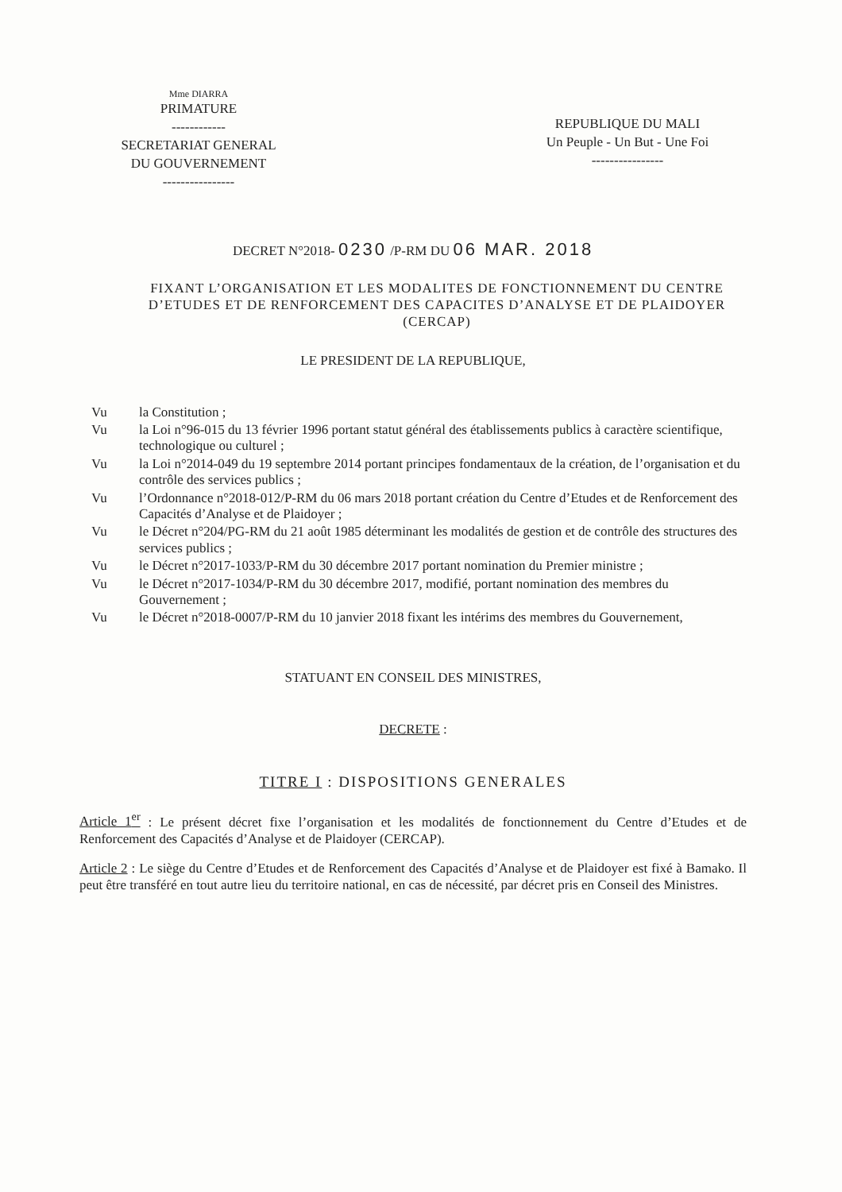Mme DIARRA
PRIMATURE
------------
SECRETARIAT GENERAL
DU GOUVERNEMENT
----------------
REPUBLIQUE DU MALI
Un Peuple - Un But - Une Foi
----------------
DECRET N°2018- 0230 /P-RM DU 06 MAR. 2018
FIXANT L’ORGANISATION ET LES MODALITES DE FONCTIONNEMENT DU CENTRE D’ETUDES ET DE RENFORCEMENT DES CAPACITES D’ANALYSE ET DE PLAIDOYER (CERCAP)
LE PRESIDENT DE LA REPUBLIQUE,
Vu la Constitution ;
Vu la Loi n°96-015 du 13 février 1996 portant statut général des établissements publics à caractère scientifique, technologique ou culturel ;
Vu la Loi n°2014-049 du 19 septembre 2014 portant principes fondamentaux de la création, de l’organisation et du contrôle des services publics ;
Vu l’Ordonnance n°2018-012/P-RM du 06 mars 2018 portant création du Centre d’Etudes et de Renforcement des Capacités d’Analyse et de Plaidoyer ;
Vu le Décret n°204/PG-RM du 21 août 1985 déterminant les modalités de gestion et de contrôle des structures des services publics ;
Vu le Décret n°2017-1033/P-RM du 30 décembre 2017 portant nomination du Premier ministre ;
Vu le Décret n°2017-1034/P-RM du 30 décembre 2017, modifié, portant nomination des membres du Gouvernement ;
Vu le Décret n°2018-0007/P-RM du 10 janvier 2018 fixant les intérims des membres du Gouvernement,
STATUANT EN CONSEIL DES MINISTRES,
DECRETE :
TITRE I : DISPOSITIONS GENERALES
Article 1<sup>er</sup> : Le présent décret fixe l’organisation et les modalités de fonctionnement du Centre d’Etudes et de Renforcement des Capacités d’Analyse et de Plaidoyer (CERCAP).
Article 2 : Le siège du Centre d’Etudes et de Renforcement des Capacités d’Analyse et de Plaidoyer est fixé à Bamako. Il peut être transféré en tout autre lieu du territoire national, en cas de nécessité, par décret pris en Conseil des Ministres.